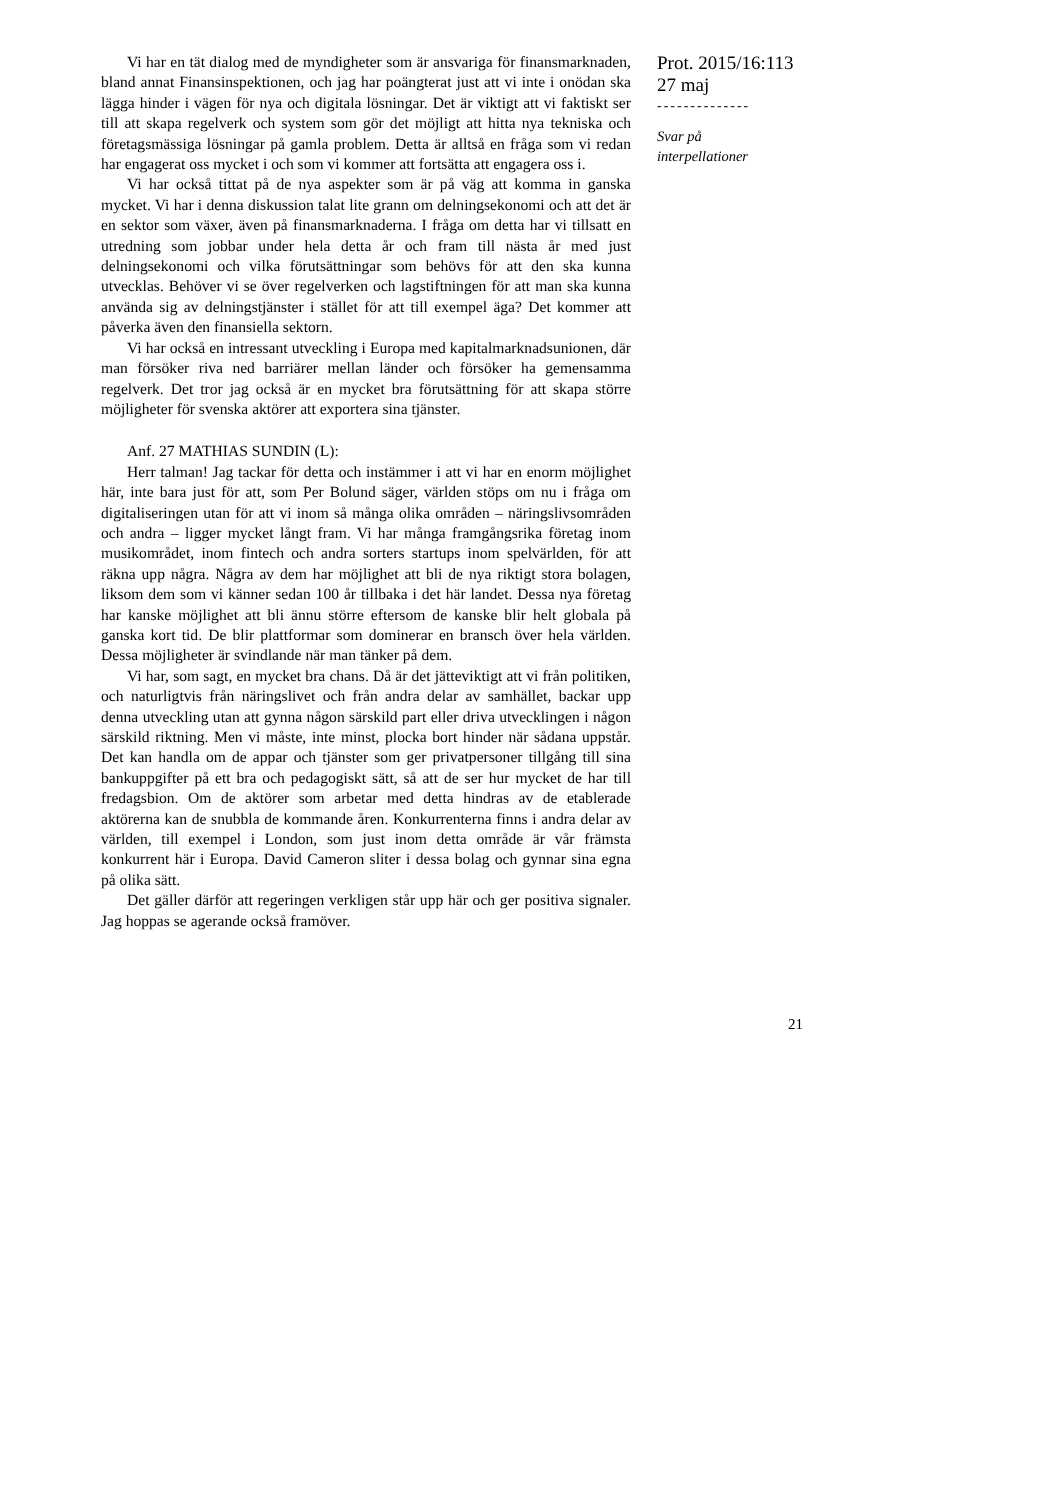Vi har en tät dialog med de myndigheter som är ansvariga för finansmarknaden, bland annat Finansinspektionen, och jag har poängterat just att vi inte i onödan ska lägga hinder i vägen för nya och digitala lösningar. Det är viktigt att vi faktiskt ser till att skapa regelverk och system som gör det möjligt att hitta nya tekniska och företagsmässiga lösningar på gamla problem. Detta är alltså en fråga som vi redan har engagerat oss mycket i och som vi kommer att fortsätta att engagera oss i.
Vi har också tittat på de nya aspekter som är på väg att komma in ganska mycket. Vi har i denna diskussion talat lite grann om delningsekonomi och att det är en sektor som växer, även på finansmarknaderna. I fråga om detta har vi tillsatt en utredning som jobbar under hela detta år och fram till nästa år med just delningsekonomi och vilka förutsättningar som behövs för att den ska kunna utvecklas. Behöver vi se över regelverken och lagstiftningen för att man ska kunna använda sig av delningstjänster i stället för att till exempel äga? Det kommer att påverka även den finansiella sektorn.
Vi har också en intressant utveckling i Europa med kapitalmarknadsunionen, där man försöker riva ned barriärer mellan länder och försöker ha gemensamma regelverk. Det tror jag också är en mycket bra förutsättning för att skapa större möjligheter för svenska aktörer att exportera sina tjänster.
Anf. 27 MATHIAS SUNDIN (L):
Herr talman! Jag tackar för detta och instämmer i att vi har en enorm möjlighet här, inte bara just för att, som Per Bolund säger, världen stöps om nu i fråga om digitaliseringen utan för att vi inom så många olika områden – näringslivsområden och andra – ligger mycket långt fram. Vi har många framgångsrika företag inom musikområdet, inom fintech och andra sorters startups inom spelvärlden, för att räkna upp några. Några av dem har möjlighet att bli de nya riktigt stora bolagen, liksom dem som vi känner sedan 100 år tillbaka i det här landet. Dessa nya företag har kanske möjlighet att bli ännu större eftersom de kanske blir helt globala på ganska kort tid. De blir plattformar som dominerar en bransch över hela världen. Dessa möjligheter är svindlande när man tänker på dem.
Vi har, som sagt, en mycket bra chans. Då är det jätteviktigt att vi från politiken, och naturligtvis från näringslivet och från andra delar av samhället, backar upp denna utveckling utan att gynna någon särskild part eller driva utvecklingen i någon särskild riktning. Men vi måste, inte minst, plocka bort hinder när sådana uppstår. Det kan handla om de appar och tjänster som ger privatpersoner tillgång till sina bankuppgifter på ett bra och pedagogiskt sätt, så att de ser hur mycket de har till fredagsbion. Om de aktörer som arbetar med detta hindras av de etablerade aktörerna kan de snubbla de kommande åren. Konkurrenterna finns i andra delar av världen, till exempel i London, som just inom detta område är vår främsta konkurrent här i Europa. David Cameron sliter i dessa bolag och gynnar sina egna på olika sätt.
Det gäller därför att regeringen verkligen står upp här och ger positiva signaler. Jag hoppas se agerande också framöver.
Prot. 2015/16:113
27 maj
--------------
Svar på
interpellationer
21